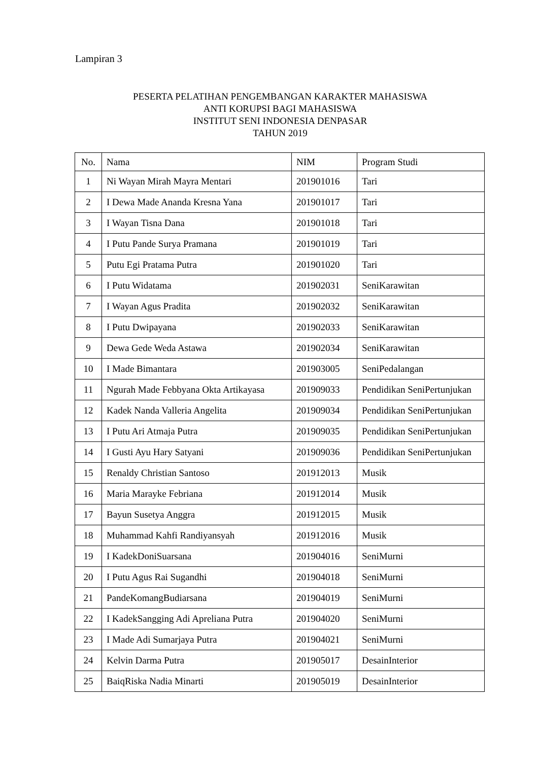Lampiran 3
PESERTA PELATIHAN PENGEMBANGAN KARAKTER MAHASISWA
ANTI KORUPSI BAGI MAHASISWA
INSTITUT SENI INDONESIA DENPASAR
TAHUN 2019
| No. | Nama | NIM | Program Studi |
| --- | --- | --- | --- |
| 1 | Ni Wayan Mirah Mayra Mentari | 201901016 | Tari |
| 2 | I Dewa Made Ananda Kresna Yana | 201901017 | Tari |
| 3 | I Wayan Tisna Dana | 201901018 | Tari |
| 4 | I Putu Pande Surya Pramana | 201901019 | Tari |
| 5 | Putu Egi Pratama Putra | 201901020 | Tari |
| 6 | I Putu Widatama | 201902031 | SeniKarawitan |
| 7 | I Wayan Agus Pradita | 201902032 | SeniKarawitan |
| 8 | I Putu Dwipayana | 201902033 | SeniKarawitan |
| 9 | Dewa Gede Weda Astawa | 201902034 | SeniKarawitan |
| 10 | I Made Bimantara | 201903005 | SeniPedalangan |
| 11 | Ngurah Made Febbyana Okta Artikayasa | 201909033 | Pendidikan SeniPertunjukan |
| 12 | Kadek Nanda Valleria Angelita | 201909034 | Pendidikan SeniPertunjukan |
| 13 | I Putu Ari Atmaja Putra | 201909035 | Pendidikan SeniPertunjukan |
| 14 | I Gusti Ayu Hary Satyani | 201909036 | Pendidikan SeniPertunjukan |
| 15 | Renaldy Christian Santoso | 201912013 | Musik |
| 16 | Maria Marayke Febriana | 201912014 | Musik |
| 17 | Bayun Susetya Anggra | 201912015 | Musik |
| 18 | Muhammad Kahfi Randiyansyah | 201912016 | Musik |
| 19 | I KadekDoniSuarsana | 201904016 | SeniMurni |
| 20 | I Putu Agus Rai Sugandhi | 201904018 | SeniMurni |
| 21 | PandeKomangBudiarsana | 201904019 | SeniMurni |
| 22 | I KadekSangging Adi Apreliana Putra | 201904020 | SeniMurni |
| 23 | I Made Adi Sumarjaya Putra | 201904021 | SeniMurni |
| 24 | Kelvin Darma Putra | 201905017 | DesainInterior |
| 25 | BaiqRiska Nadia Minarti | 201905019 | DesainInterior |